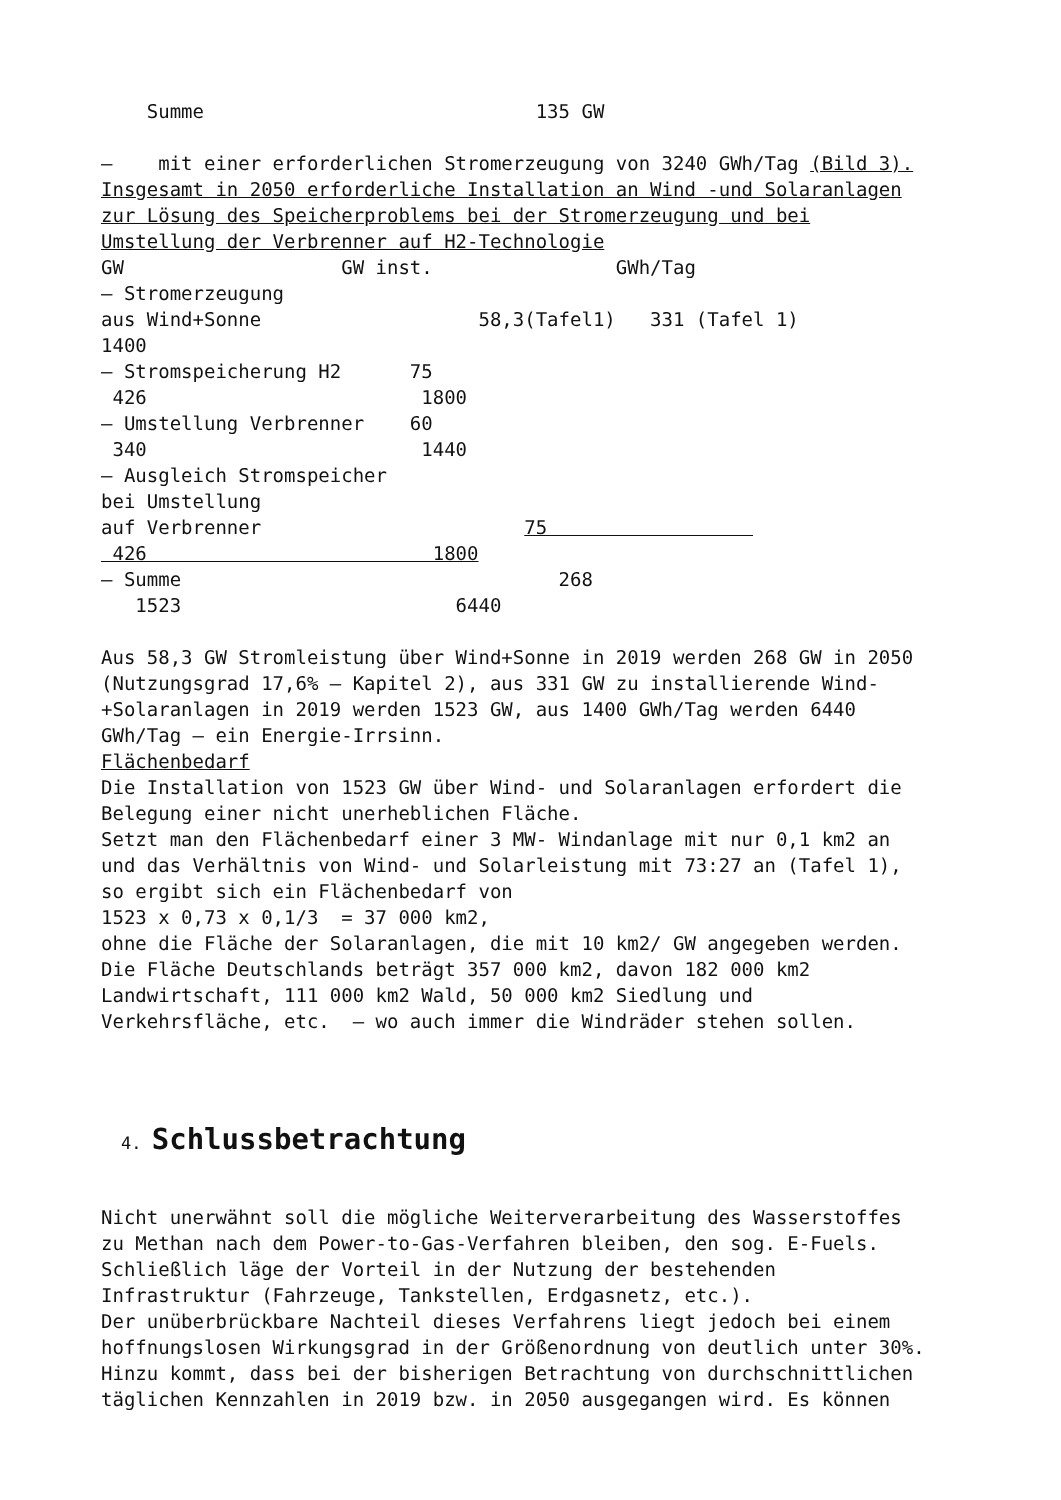Summe 135 GW – mit einer erforderlichen Stromerzeugung von 3240 GWh/Tag (Bild 3). Insgesamt in 2050 erforderliche Installation an Wind -und Solaranlagen zur Lösung des Speicherproblems bei der Stromerzeugung und bei Umstellung der Verbrenner auf H2-Technologie GW GW inst. GWh/Tag – Stromerzeugung aus Wind+Sonne 58,3(Tafel1) 331 (Tafel 1) 1400 – Stromspeicherung H2 75 426 1800 – Umstellung Verbrenner 60 340 1440 – Ausgleich Stromspeicher bei Umstellung auf Verbrenner 75 426 1800 – Summe 268 1523 6440 Aus 58,3 GW Stromleistung über Wind+Sonne in 2019 werden 268 GW in 2050 (Nutzungsgrad 17,6% – Kapitel 2), aus 331 GW zu installierende Wind- +Solaranlagen in 2019 werden 1523 GW, aus 1400 GWh/Tag werden 6440 GWh/Tag – ein Energie-Irrsinn. Flächenbedarf Die Installation von 1523 GW über Wind- und Solaranlagen erfordert die Belegung einer nicht unerheblichen Fläche. Setzt man den Flächenbedarf einer 3 MW- Windanlage mit nur 0,1 km2 an und das Verhältnis von Wind- und Solarleistung mit 73:27 an (Tafel 1), so ergibt sich ein Flächenbedarf von 1523 x 0,73 x 0,1/3 = 37 000 km2, ohne die Fläche der Solaranlagen, die mit 10 km2/ GW angegeben werden. Die Fläche Deutschlands beträgt 357 000 km2, davon 182 000 km2 Landwirtschaft, 111 000 km2 Wald, 50 000 km2 Siedlung und Verkehrsfläche, etc. – wo auch immer die Windräder stehen sollen.
4. Schlussbetrachtung
Nicht unerwähnt soll die mögliche Weiterverarbeitung des Wasserstoffes zu Methan nach dem Power-to-Gas-Verfahren bleiben, den sog. E-Fuels. Schließlich läge der Vorteil in der Nutzung der bestehenden Infrastruktur (Fahrzeuge, Tankstellen, Erdgasnetz, etc.). Der unüberbrückbare Nachteil dieses Verfahrens liegt jedoch bei einem hoffnungslosen Wirkungsgrad in der Größenordnung von deutlich unter 30%. Hinzu kommt, dass bei der bisherigen Betrachtung von durchschnittlichen täglichen Kennzahlen in 2019 bzw. in 2050 ausgegangen wird. Es können